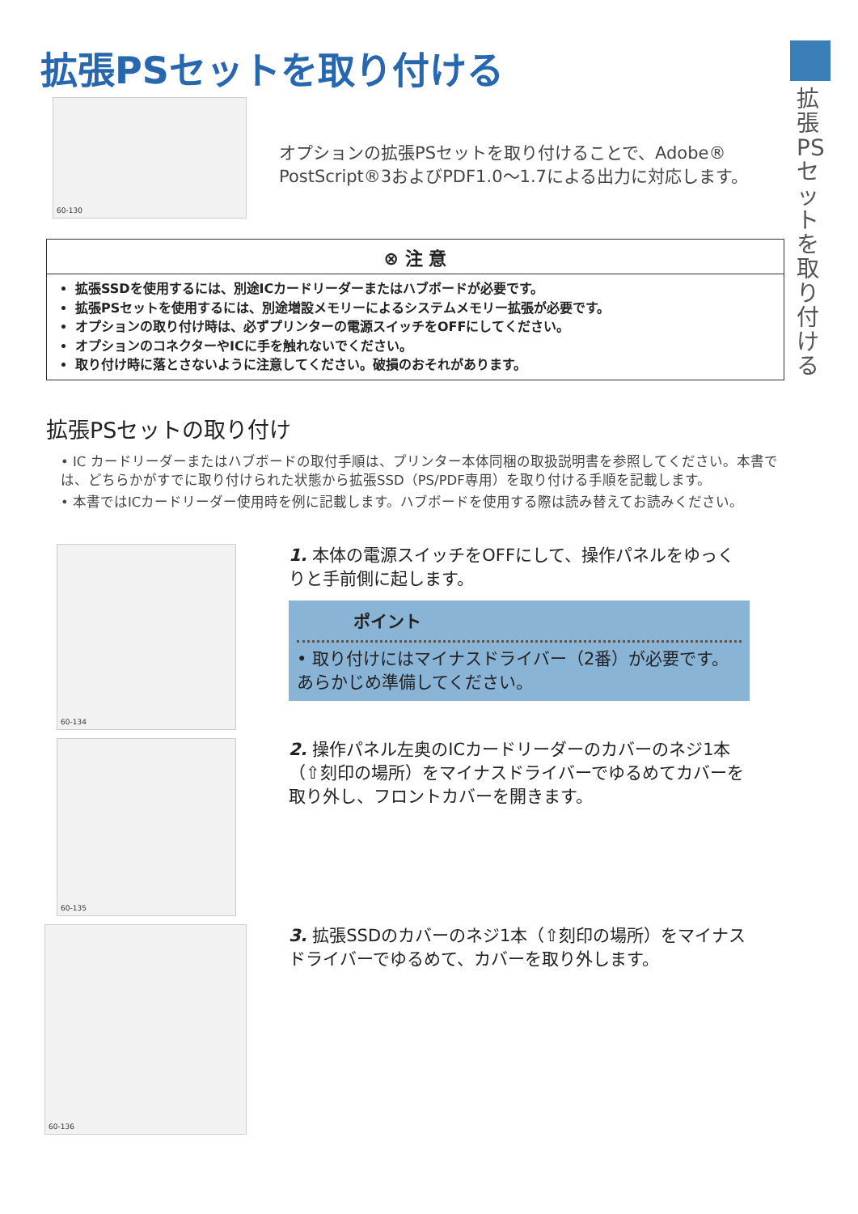拡張PSセットを取り付ける
拡張PSセットを取り付ける
60-130
オプションの拡張PSセットを取り付けることで、Adobe®
PostScript®3およびPDF1.0～1.7による出力に対応します。
⊗ 注 意
拡張SSDを使用するには、別途ICカードリーダーまたはハブボードが必要です。
拡張PSセットを使用するには、別途増設メモリーによるシステムメモリー拡張が必要です。
オプションの取り付け時は、必ずプリンターの電源スイッチをOFFにしてください。
オプションのコネクターやICに手を触れないでください。
取り付け時に落とさないように注意してください。破損のおそれがあります。
拡張PSセットの取り付け
• IC カードリーダーまたはハブボードの取付手順は、プリンター本体同梱の取扱説明書を参照してください。本書では、どちらかがすでに取り付けられた状態から拡張SSD（PS/PDF専用）を取り付ける手順を記載します。
• 本書ではICカードリーダー使用時を例に記載します。ハブボードを使用する際は読み替えてお読みください。
60-134
1. 本体の電源スイッチをOFFにして、操作パネルをゆっくりと手前側に起します。
ポイント
• 取り付けにはマイナスドライバー（2番）が必要です。あらかじめ準備してください。
60-135
2. 操作パネル左奥のICカードリーダーのカバーのネジ1本（⇧刻印の場所）をマイナスドライバーでゆるめてカバーを取り外し、フロントカバーを開きます。
60-136
3. 拡張SSDのカバーのネジ1本（⇧刻印の場所）をマイナスドライバーでゆるめて、カバーを取り外します。